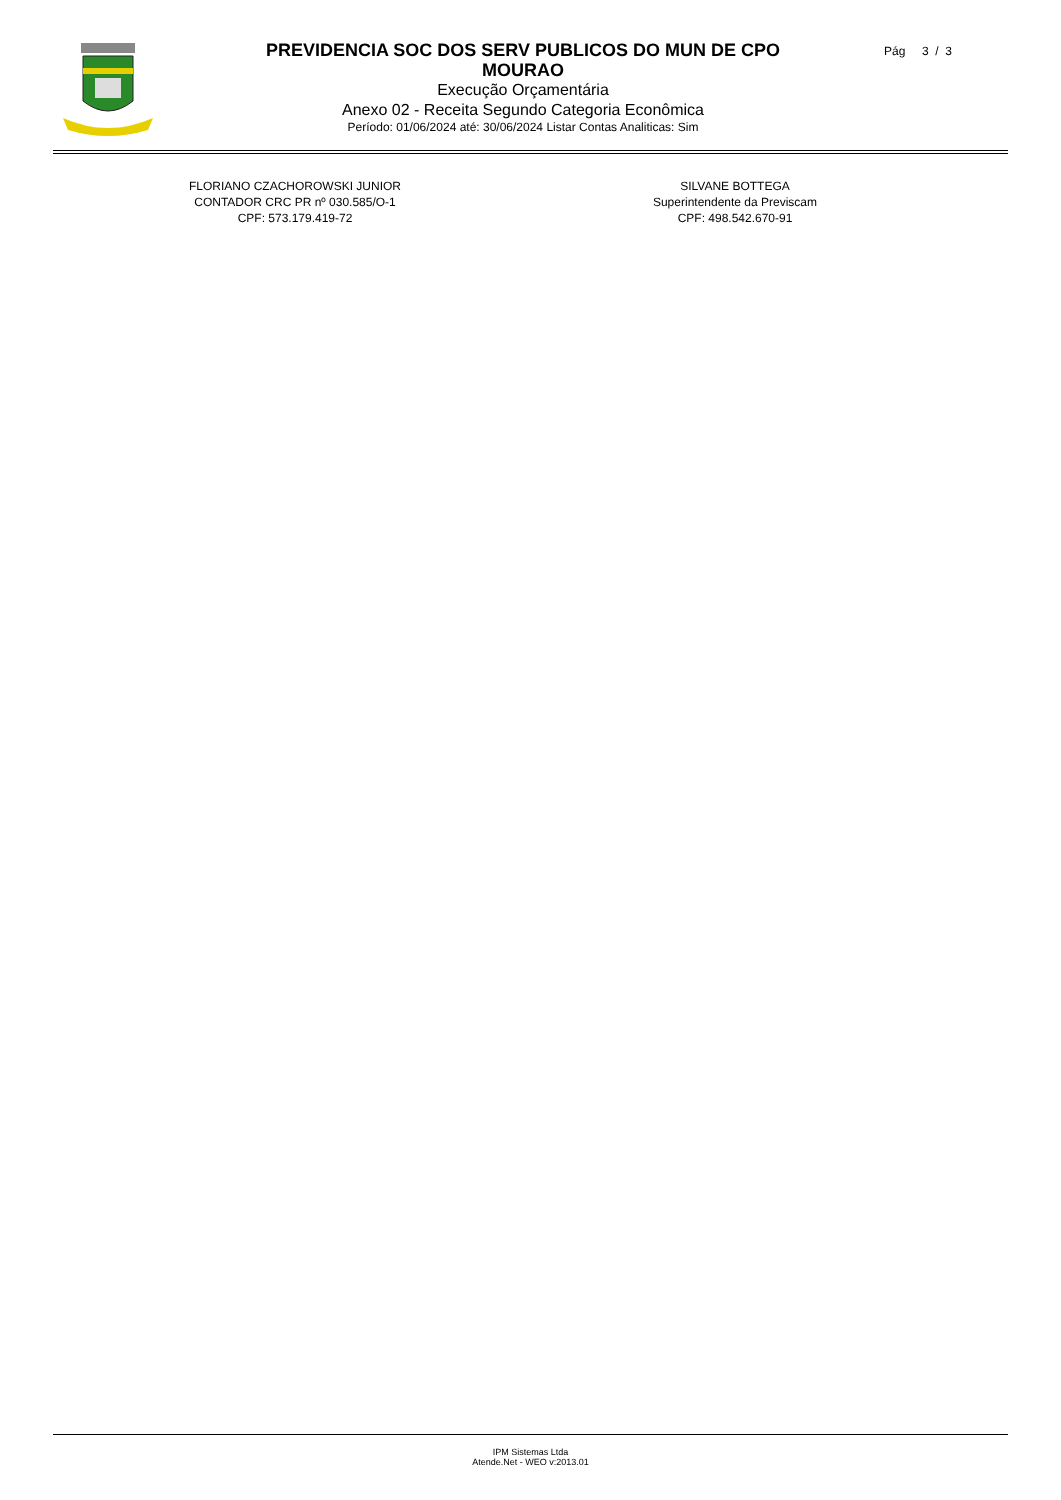PREVIDENCIA SOC DOS SERV PUBLICOS DO MUN DE CPO MOURAO
Execução Orçamentária
Anexo 02 - Receita Segundo Categoria Econômica
Período: 01/06/2024 até: 30/06/2024 Listar Contas Analiticas: Sim
Pág 3 / 3
FLORIANO CZACHOROWSKI JUNIOR
CONTADOR CRC PR nº 030.585/O-1
CPF: 573.179.419-72
SILVANE BOTTEGA
Superintendente da Previscam
CPF: 498.542.670-91
IPM Sistemas Ltda
Atende.Net - WEO v:2013.01